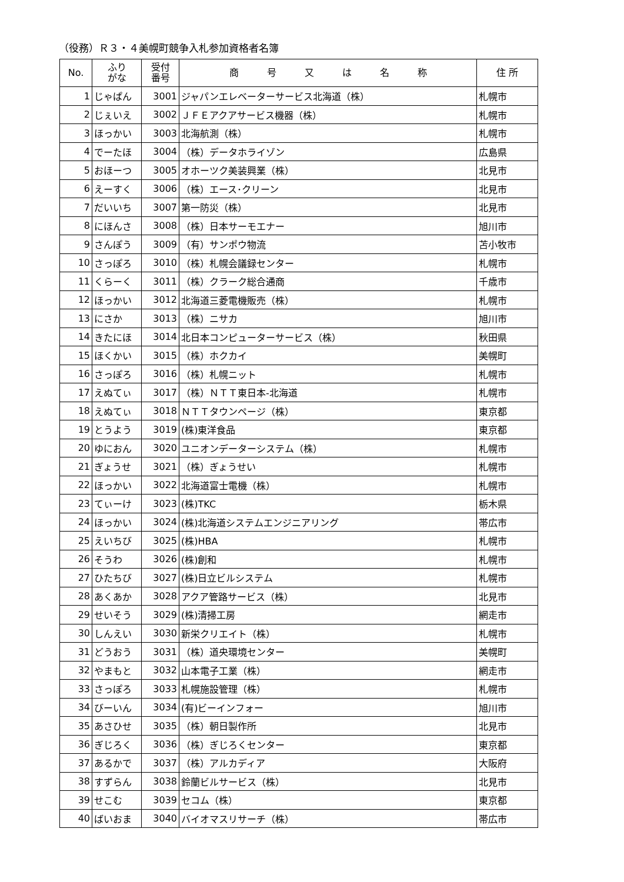（役務）Ｒ３・４美幌町競争入札参加資格者名簿
| No. | ふり がな | 受付 番号 | 商 号 又 は 名 称 | 住 所 |
| --- | --- | --- | --- | --- |
| 1 | じゃぱん | 3001 | ジャパンエレベーターサービス北海道（株） | 札幌市 |
| 2 | じぇいえ | 3002 | ＪＦＥアクアサービス機器（株） | 札幌市 |
| 3 | ほっかい | 3003 | 北海航測（株） | 札幌市 |
| 4 | でーたほ | 3004 | （株）データホライゾン | 広島県 |
| 5 | おほーつ | 3005 | オホーツク美装興業（株） | 北見市 |
| 6 | えーすく | 3006 | （株）エース･クリーン | 北見市 |
| 7 | だいいち | 3007 | 第一防災（株） | 北見市 |
| 8 | にほんさ | 3008 | （株）日本サーモエナー | 旭川市 |
| 9 | さんぽう | 3009 | （有）サンポウ物流 | 苫小牧市 |
| 10 | さっぽろ | 3010 | （株）札幌会議録センター | 札幌市 |
| 11 | くらーく | 3011 | （株）クラーク総合通商 | 千歳市 |
| 12 | ほっかい | 3012 | 北海道三菱電機販売（株） | 札幌市 |
| 13 | にさか | 3013 | （株）ニサカ | 旭川市 |
| 14 | きたにほ | 3014 | 北日本コンピューターサービス（株） | 秋田県 |
| 15 | ほくかい | 3015 | （株）ホクカイ | 美幌町 |
| 16 | さっぽろ | 3016 | （株）札幌ニット | 札幌市 |
| 17 | えぬてぃ | 3017 | （株）ＮＴＴ東日本-北海道 | 札幌市 |
| 18 | えぬてぃ | 3018 | ＮＴＴタウンページ（株） | 東京都 |
| 19 | とうよう | 3019 | (株)東洋食品 | 東京都 |
| 20 | ゆにおん | 3020 | ユニオンデーターシステム（株） | 札幌市 |
| 21 | ぎょうせ | 3021 | （株）ぎょうせい | 札幌市 |
| 22 | ほっかい | 3022 | 北海道富士電機（株） | 札幌市 |
| 23 | てぃーけ | 3023 | (株)TKC | 栃木県 |
| 24 | ほっかい | 3024 | (株)北海道システムエンジニアリング | 帯広市 |
| 25 | えいちび | 3025 | (株)HBA | 札幌市 |
| 26 | そうわ | 3026 | (株)創和 | 札幌市 |
| 27 | ひたちび | 3027 | (株)日立ビルシステム | 札幌市 |
| 28 | あくあか | 3028 | アクア管路サービス（株） | 北見市 |
| 29 | せいそう | 3029 | (株)清掃工房 | 網走市 |
| 30 | しんえい | 3030 | 新栄クリエイト（株） | 札幌市 |
| 31 | どうおう | 3031 | （株）道央環境センター | 美幌町 |
| 32 | やまもと | 3032 | 山本電子工業（株） | 網走市 |
| 33 | さっぽろ | 3033 | 札幌施設管理（株） | 札幌市 |
| 34 | びーいん | 3034 | (有)ビーインフォー | 旭川市 |
| 35 | あさひせ | 3035 | （株）朝日製作所 | 北見市 |
| 36 | ぎじろく | 3036 | （株）ぎじろくセンター | 東京都 |
| 37 | あるかで | 3037 | （株）アルカディア | 大阪府 |
| 38 | すずらん | 3038 | 鈴蘭ビルサービス（株） | 北見市 |
| 39 | せこむ | 3039 | セコム（株） | 東京都 |
| 40 | ばいおま | 3040 | バイオマスリサーチ（株） | 帯広市 |